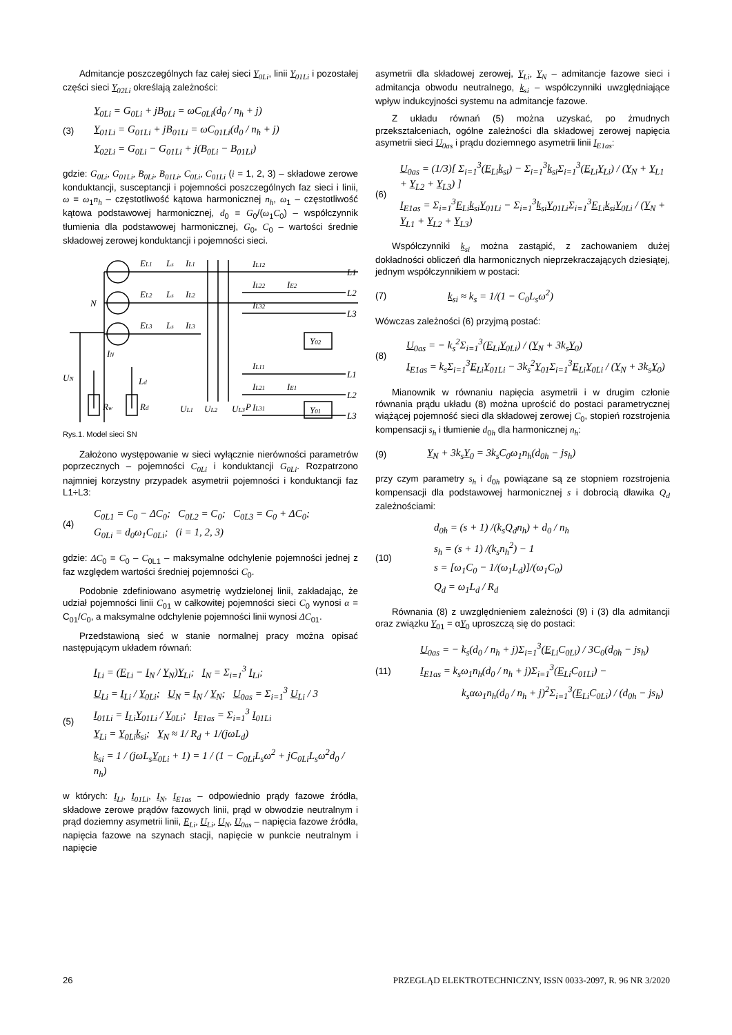Admitancje poszczególnych faz całej sieci Y<sub>0Li</sub>, linii Y<sub>01Li</sub> i pozostałej części sieci Y<sub>02Li</sub> określają zależności:
(3)
Y<sub>0Li</sub> = G<sub>0Li</sub> + jB<sub>0Li</sub> = ωC<sub>0Li</sub>(d<sub>0</sub> / n<sub>h</sub> + j)
Y<sub>01Li</sub> = G<sub>01Li</sub> + jB<sub>01Li</sub> = ωC<sub>01Li</sub>(d<sub>0</sub> / n<sub>h</sub> + j)
Y<sub>02Li</sub> = G<sub>0Li</sub> − G<sub>01Li</sub> + j(B<sub>0Li</sub> − B<sub>01Li</sub>)
gdzie: G<sub>0Li</sub>, G<sub>01Li</sub>, B<sub>0Li</sub>, B<sub>01Li</sub>, C<sub>0Li</sub>, C<sub>01Li</sub> (i = 1, 2, 3) – składowe zerowe konduktancji, susceptancji i pojemności poszczególnych faz sieci i linii, ω = ω<sub>1</sub>n<sub>h</sub> – częstotliwość kątowa harmonicznej n<sub>h</sub>, ω<sub>1</sub> – częstotliwość kątowa podstawowej harmonicznej, d<sub>0</sub> = G<sub>0</sub>/(ω<sub>1</sub>C<sub>0</sub>) – współczynnik tłumienia dla podstawowej harmonicznej, G<sub>0</sub>, C<sub>0</sub> – wartości średnie składowej zerowej konduktancji i pojemności sieci.
EL1
Ls
IL1
EL2
Ls
IL2
EL3
Ls
IL3
N
IN
Ld
UN
Rw
Rd
IL12
IL22
IL32
IE2
L1
L2
L3
Y02
IL11
IL21
IL31
IE1
L1
L2
L3
Y01
P
UL1
UL2
UL3
Rys.1. Model sieci SN
Założono występowanie w sieci wyłącznie nierówności parametrów poprzecznych – pojemności C<sub>0Li</sub> i konduktancji G<sub>0Li</sub>. Rozpatrzono najmniej korzystny przypadek asymetrii pojemności i konduktancji faz L1÷L3:
(4)
C<sub>0L1</sub> = C<sub>0</sub> − ΔC<sub>0</sub>; C<sub>0L2</sub> = C<sub>0</sub>; C<sub>0L3</sub> = C<sub>0</sub> + ΔC<sub>0</sub>;
G<sub>0Li</sub> = d<sub>0</sub>ω<sub>1</sub>C<sub>0Li</sub>; (i = 1, 2, 3)
gdzie: ΔC<sub>0</sub> = C<sub>0</sub> – C<sub>0L1</sub> – maksymalne odchylenie pojemności jednej z faz względem wartości średniej pojemności C<sub>0</sub>.
Podobnie zdefiniowano asymetrię wydzielonej linii, zakładając, że udział pojemności linii C<sub>01</sub> w całkowitej pojemności sieci C<sub>0</sub> wynosi α = C<sub>01</sub>/C<sub>0</sub>, a maksymalne odchylenie pojemności linii wynosi ΔC<sub>01</sub>.
Przedstawioną sieć w stanie normalnej pracy można opisać następującym układem równań:
(5)
I<sub>Li</sub> = (E<sub>Li</sub> − I<sub>N</sub> / Y<sub>N</sub>)Y<sub>Li</sub>; I<sub>N</sub> = Σ<sub>i=1</sub><sup>3</sup> I<sub>Li</sub>;
U<sub>Li</sub> = I<sub>Li</sub> / Y<sub>0Li</sub>; U<sub>N</sub> = I<sub>N</sub> / Y<sub>N</sub>; U<sub>0as</sub> = Σ<sub>i=1</sub><sup>3</sup> U<sub>Li</sub> / 3
I<sub>01Li</sub> = I<sub>Li</sub>Y<sub>01Li</sub> / Y<sub>0Li</sub>; I<sub>E1as</sub> = Σ<sub>i=1</sub><sup>3</sup> I<sub>01Li</sub>
Y<sub>Li</sub> = Y<sub>0Li</sub>k<sub>si</sub>; Y<sub>N</sub> ≈ 1/ R<sub>d</sub> + 1/(jωL<sub>d</sub>)
k<sub>si</sub> = 1 / (jωL<sub>s</sub>Y<sub>0Li</sub> + 1) = 1 / (1 − C<sub>0Li</sub>L<sub>s</sub>ω<sup>2</sup> + jC<sub>0Li</sub>L<sub>s</sub>ω<sup>2</sup>d<sub>0</sub> / n<sub>h</sub>)
w których: I<sub>Li</sub>, I<sub>01Li</sub>, I<sub>N</sub>, I<sub>E1as</sub> – odpowiednio prądy fazowe źródła, składowe zerowe prądów fazowych linii, prąd w obwodzie neutralnym i prąd doziemny asymetrii linii, E<sub>Li</sub>, U<sub>Li</sub>, U<sub>N</sub>, U<sub>0as</sub> – napięcia fazowe źródła, napięcia fazowe na szynach stacji, napięcie w punkcie neutralnym i napięcie
asymetrii dla składowej zerowej, Y<sub>Li</sub>, Y<sub>N</sub> – admitancje fazowe sieci i admitancja obwodu neutralnego, k<sub>si</sub> – współczynniki uwzględniające wpływ indukcyjności systemu na admitancje fazowe.
Z układu równań (5) można uzyskać, po żmudnych przekształceniach, ogólne zależności dla składowej zerowej napięcia asymetrii sieci U<sub>0as</sub> i prądu doziemnego asymetrii linii I<sub>E1as</sub>:
(6)
U<sub>0as</sub> = (1/3)[ Σ<sub>i=1</sub><sup>3</sup>(E<sub>Li</sub>k<sub>si</sub>) − Σ<sub>i=1</sub><sup>3</sup>k<sub>si</sub>Σ<sub>i=1</sub><sup>3</sup>(E<sub>Li</sub>Y<sub>Li</sub>) / (Y<sub>N</sub> + Y<sub>L1</sub> + Y<sub>L2</sub> + Y<sub>L3</sub>) ]
I<sub>E1as</sub> = Σ<sub>i=1</sub><sup>3</sup>E<sub>Li</sub>k<sub>si</sub>Y<sub>01Li</sub> − Σ<sub>i=1</sub><sup>3</sup>k<sub>si</sub>Y<sub>01Li</sub>Σ<sub>i=1</sub><sup>3</sup>E<sub>Li</sub>k<sub>si</sub>Y<sub>0Li</sub> / (Y<sub>N</sub> + Y<sub>L1</sub> + Y<sub>L2</sub> + Y<sub>L3</sub>)
Współczynniki k<sub>si</sub> można zastąpić, z zachowaniem dużej dokładności obliczeń dla harmonicznych nieprzekraczających dziesiątej, jednym współczynnikiem w postaci:
(7)
k<sub>si</sub> ≈ k<sub>s</sub> = 1/(1 − C<sub>0</sub>L<sub>s</sub>ω<sup>2</sup>)
Wówczas zależności (6) przyjmą postać:
(8)
U<sub>0as</sub> = − k<sub>s</sub><sup>2</sup>Σ<sub>i=1</sub><sup>3</sup>(E<sub>Li</sub>Y<sub>0Li</sub>) / (Y<sub>N</sub> + 3k<sub>s</sub>Y<sub>0</sub>)
I<sub>E1as</sub> = k<sub>s</sub>Σ<sub>i=1</sub><sup>3</sup>E<sub>Li</sub>Y<sub>01Li</sub> − 3k<sub>s</sub><sup>2</sup>Y<sub>01</sub>Σ<sub>i=1</sub><sup>3</sup>E<sub>Li</sub>Y<sub>0Li</sub> / (Y<sub>N</sub> + 3k<sub>s</sub>Y<sub>0</sub>)
Mianownik w równaniu napięcia asymetrii i w drugim członie równania prądu układu (8) można uprościć do postaci parametrycznej wiążącej pojemność sieci dla składowej zerowej C<sub>0</sub>, stopień rozstrojenia kompensacji s<sub>h</sub> i tłumienie d<sub>0h</sub> dla harmonicznej n<sub>h</sub>:
(9)
Y<sub>N</sub> + 3k<sub>s</sub>Y<sub>0</sub> = 3k<sub>s</sub>C<sub>0</sub>ω<sub>1</sub>n<sub>h</sub>(d<sub>0h</sub> − js<sub>h</sub>)
przy czym parametry s<sub>h</sub> i d<sub>0h</sub> powiązane są ze stopniem rozstrojenia kompensacji dla podstawowej harmonicznej s i dobrocią dławika Q<sub>d</sub> zależnościami:
(10)
d<sub>0h</sub> = (s + 1) /(k<sub>s</sub>Q<sub>d</sub>n<sub>h</sub>) + d<sub>0</sub> / n<sub>h</sub>
s<sub>h</sub> = (s + 1) /(k<sub>s</sub>n<sub>h</sub><sup>2</sup>) − 1
s = [ω<sub>1</sub>C<sub>0</sub> − 1/(ω<sub>1</sub>L<sub>d</sub>)]/(ω<sub>1</sub>C<sub>0</sub>)
Q<sub>d</sub> = ω<sub>1</sub>L<sub>d</sub> / R<sub>d</sub>
Równania (8) z uwzględnieniem zależności (9) i (3) dla admitancji oraz związku Y<sub>01</sub> = αY<sub>0</sub> uproszczą się do postaci:
(11)
U<sub>0as</sub> = − k<sub>s</sub>(d<sub>0</sub> / n<sub>h</sub> + j)Σ<sub>i=1</sub><sup>3</sup>(E<sub>Li</sub>C<sub>0Li</sub>) / 3C<sub>0</sub>(d<sub>0h</sub> − js<sub>h</sub>)
I<sub>E1as</sub> = k<sub>s</sub>ω<sub>1</sub>n<sub>h</sub>(d<sub>0</sub> / n<sub>h</sub> + j)Σ<sub>i=1</sub><sup>3</sup>(E<sub>Li</sub>C<sub>01Li</sub>) −
k<sub>s</sub>αω<sub>1</sub>n<sub>h</sub>(d<sub>0</sub> / n<sub>h</sub> + j)<sup>2</sup>Σ<sub>i=1</sub><sup>3</sup>(E<sub>Li</sub>C<sub>0Li</sub>) / (d<sub>0h</sub> − js<sub>h</sub>)
26 PRZEGLĄD ELEKTROTECHNICZNY, ISSN 0033-2097, R. 96 NR 3/2020